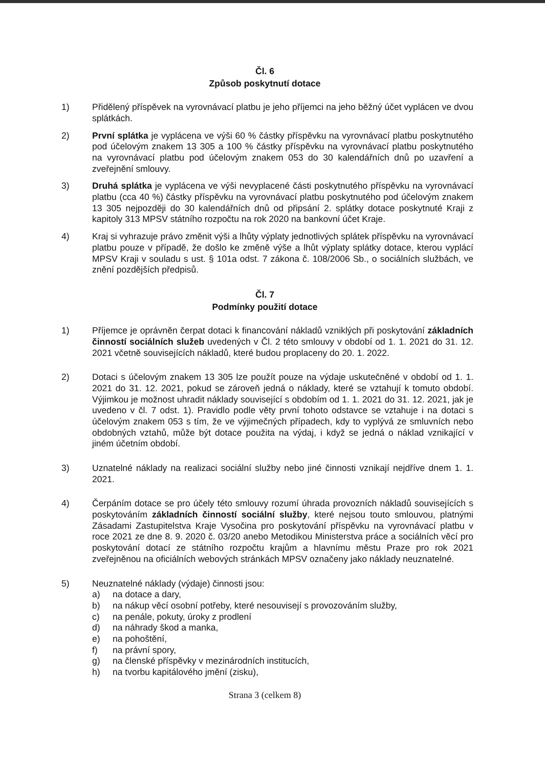Čl. 6
Způsob poskytnutí dotace
1) Přidělený příspěvek na vyrovnávací platbu je jeho příjemci na jeho běžný účet vyplácen ve dvou splátkách.
2) První splátka je vyplácena ve výši 60 % částky příspěvku na vyrovnávací platbu poskytnutého pod účelovým znakem 13 305 a 100 % částky příspěvku na vyrovnávací platbu poskytnutého na vyrovnávací platbu pod účelovým znakem 053 do 30 kalendářních dnů po uzavření a zveřejnění smlouvy.
3) Druhá splátka je vyplácena ve výši nevyplacené části poskytnutého příspěvku na vyrovnávací platbu (cca 40 %) částky příspěvku na vyrovnávací platbu poskytnutého pod účelovým znakem 13 305 nejpozději do 30 kalendářních dnů od připsání 2. splátky dotace poskytnuté Kraji z kapitoly 313 MPSV státního rozpočtu na rok 2020 na bankovní účet Kraje.
4) Kraj si vyhrazuje právo změnit výši a lhůty výplaty jednotlivých splátek příspěvku na vyrovnávací platbu pouze v případě, že došlo ke změně výše a lhůt výplaty splátky dotace, kterou vyplácí MPSV Kraji v souladu s ust. § 101a odst. 7 zákona č. 108/2006 Sb., o sociálních službách, ve znění pozdějších předpisů.
Čl. 7
Podmínky použití dotace
1) Příjemce je oprávněn čerpat dotaci k financování nákladů vzniklých při poskytování základních činností sociálních služeb uvedených v Čl. 2 této smlouvy v období od 1. 1. 2021 do 31. 12. 2021 včetně souvisejících nákladů, které budou proplaceny do 20. 1. 2022.
2) Dotaci s účelovým znakem 13 305 lze použít pouze na výdaje uskutečněné v období od 1. 1. 2021 do 31. 12. 2021, pokud se zároveň jedná o náklady, které se vztahují k tomuto období. Výjimkou je možnost uhradit náklady související s obdobím od 1. 1. 2021 do 31. 12. 2021, jak je uvedeno v čl. 7 odst. 1). Pravidlo podle věty první tohoto odstavce se vztahuje i na dotaci s účelovým znakem 053 s tím, že ve výjimečných případech, kdy to vyplývá ze smluvních nebo obdobných vztahů, může být dotace použita na výdaj, i když se jedná o náklad vznikající v jiném účetním období.
3) Uznatelné náklady na realizaci sociální služby nebo jiné činnosti vznikají nejdříve dnem 1. 1. 2021.
4) Čerpáním dotace se pro účely této smlouvy rozumí úhrada provozních nákladů souvisejících s poskytováním základních činností sociální služby, které nejsou touto smlouvou, platnými Zásadami Zastupitelstva Kraje Vysočina pro poskytování příspěvku na vyrovnávací platbu v roce 2021 ze dne 8. 9. 2020 č. 03/20 anebo Metodikou Ministerstva práce a sociálních věcí pro poskytování dotací ze státního rozpočtu krajům a hlavnímu městu Praze pro rok 2021 zveřejněnou na oficiálních webových stránkách MPSV označeny jako náklady neuznatelné.
5) Neuznatelné náklady (výdaje) činnosti jsou:
a) na dotace a dary,
b) na nákup věcí osobní potřeby, které nesouvisejí s provozováním služby,
c) na penále, pokuty, úroky z prodlení
d) na náhrady škod a manka,
e) na pohoštění,
f) na právní spory,
g) na členské příspěvky v mezinárodních institucích,
h) na tvorbu kapitálového jmění (zisku),
Strana 3 (celkem 8)